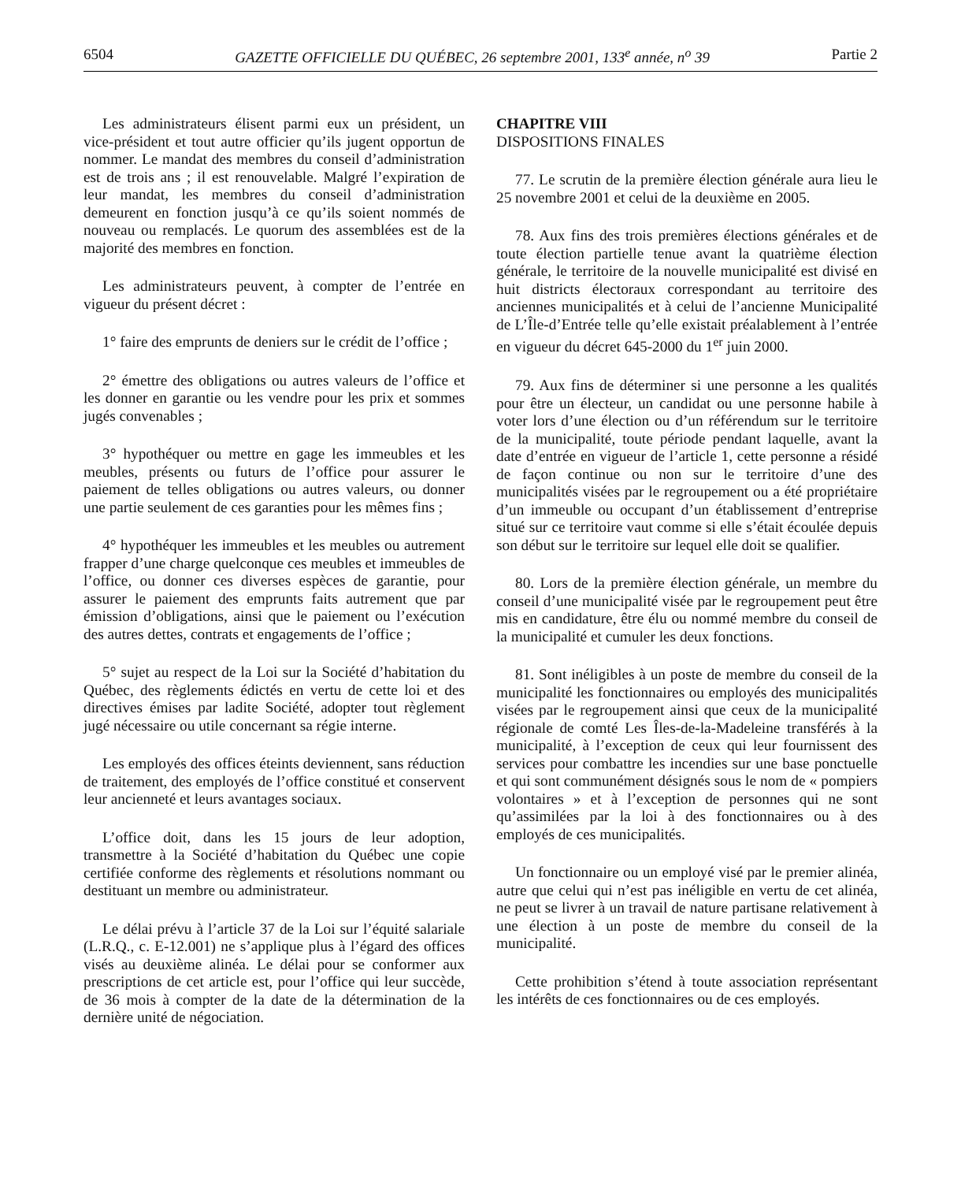6504 GAZETTE OFFICIELLE DU QUÉBEC, 26 septembre 2001, 133<sup>e</sup> année, n<sup>o</sup> 39 Partie 2
Les administrateurs élisent parmi eux un président, un vice-président et tout autre officier qu’ils jugent opportun de nommer. Le mandat des membres du conseil d’administration est de trois ans ; il est renouvelable. Malgré l’expiration de leur mandat, les membres du conseil d’administration demeurent en fonction jusqu’à ce qu’ils soient nommés de nouveau ou remplacés. Le quorum des assemblées est de la majorité des membres en fonction.
Les administrateurs peuvent, à compter de l’entrée en vigueur du présent décret :
1° faire des emprunts de deniers sur le crédit de l’office ;
2° émettre des obligations ou autres valeurs de l’office et les donner en garantie ou les vendre pour les prix et sommes jugés convenables ;
3° hypothéquer ou mettre en gage les immeubles et les meubles, présents ou futurs de l’office pour assurer le paiement de telles obligations ou autres valeurs, ou donner une partie seulement de ces garanties pour les mêmes fins ;
4° hypothéquer les immeubles et les meubles ou autrement frapper d’une charge quelconque ces meubles et immeubles de l’office, ou donner ces diverses espèces de garantie, pour assurer le paiement des emprunts faits autrement que par émission d’obligations, ainsi que le paiement ou l’exécution des autres dettes, contrats et engagements de l’office ;
5° sujet au respect de la Loi sur la Société d’habitation du Québec, des règlements édictés en vertu de cette loi et des directives émises par ladite Société, adopter tout règlement jugé nécessaire ou utile concernant sa régie interne.
Les employés des offices éteints deviennent, sans réduction de traitement, des employés de l’office constitué et conservent leur ancienneté et leurs avantages sociaux.
L’office doit, dans les 15 jours de leur adoption, transmettre à la Société d’habitation du Québec une copie certifiée conforme des règlements et résolutions nommant ou destituant un membre ou administrateur.
Le délai prévu à l’article 37 de la Loi sur l’équité salariale (L.R.Q., c. E-12.001) ne s’applique plus à l’égard des offices visés au deuxième alinéa. Le délai pour se conformer aux prescriptions de cet article est, pour l’office qui leur succède, de 36 mois à compter de la date de la détermination de la dernière unité de négociation.
CHAPITRE VIII
DISPOSITIONS FINALES
77. Le scrutin de la première élection générale aura lieu le 25 novembre 2001 et celui de la deuxième en 2005.
78. Aux fins des trois premières élections générales et de toute élection partielle tenue avant la quatrième élection générale, le territoire de la nouvelle municipalité est divisé en huit districts électoraux correspondant au territoire des anciennes municipalités et à celui de l’ancienne Municipalité de L’Île-d’Entrée telle qu’elle existait préalablement à l’entrée en vigueur du décret 645-2000 du 1<sup>er</sup> juin 2000.
79. Aux fins de déterminer si une personne a les qualités pour être un électeur, un candidat ou une personne habile à voter lors d’une élection ou d’un référendum sur le territoire de la municipalité, toute période pendant laquelle, avant la date d’entrée en vigueur de l’article 1, cette personne a résidé de façon continue ou non sur le territoire d’une des municipalités visées par le regroupement ou a été propriétaire d’un immeuble ou occupant d’un établissement d’entreprise situé sur ce territoire vaut comme si elle s’était écoulée depuis son début sur le territoire sur lequel elle doit se qualifier.
80. Lors de la première élection générale, un membre du conseil d’une municipalité visée par le regroupement peut être mis en candidature, être élu ou nommé membre du conseil de la municipalité et cumuler les deux fonctions.
81. Sont inéligibles à un poste de membre du conseil de la municipalité les fonctionnaires ou employés des municipalités visées par le regroupement ainsi que ceux de la municipalité régionale de comté Les Îles-de-la-Madeleine transférés à la municipalité, à l’exception de ceux qui leur fournissent des services pour combattre les incendies sur une base ponctuelle et qui sont communément désignés sous le nom de « pompiers volontaires » et à l’exception de personnes qui ne sont qu’assimilées par la loi à des fonctionnaires ou à des employés de ces municipalités.
Un fonctionnaire ou un employé visé par le premier alinéa, autre que celui qui n’est pas inéligible en vertu de cet alinéa, ne peut se livrer à un travail de nature partisane relativement à une élection à un poste de membre du conseil de la municipalité.
Cette prohibition s’étend à toute association représentant les intérêts de ces fonctionnaires ou de ces employés.